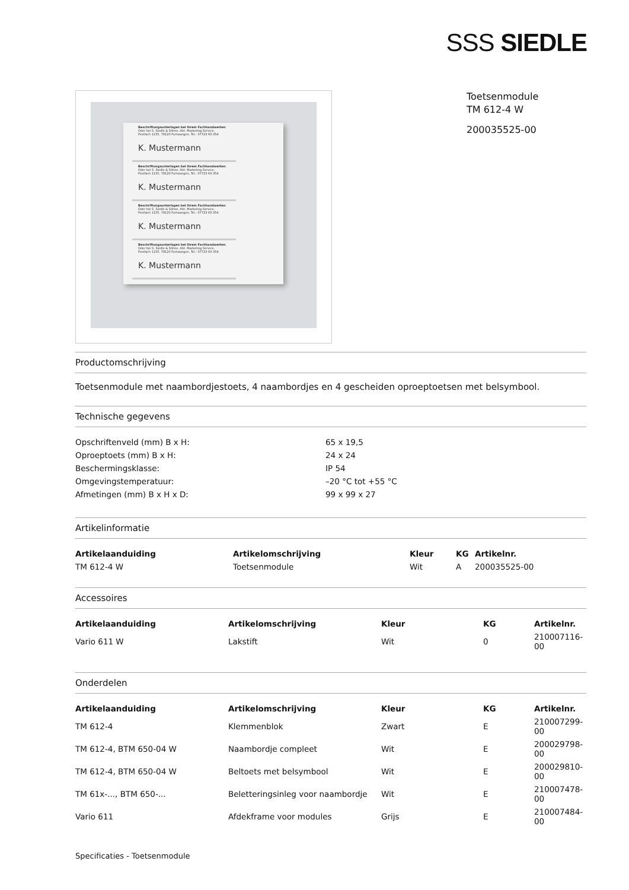SSS SIEDLE
Beschriftungsunterlagen bei Ihrem Fachhandwerker.
Oder bei S. Siedle & Söhne, Abt. Marketing-Service,
Postfach 1155, 78120 Furtwangen, Tel.: 07723 63-354
K. Mustermann
Beschriftungsunterlagen bei Ihrem Fachhandwerker.
Oder bei S. Siedle & Söhne, Abt. Marketing-Service,
Postfach 1155, 78120 Furtwangen, Tel.: 07723 63-354
K. Mustermann
Beschriftungsunterlagen bei Ihrem Fachhandwerker.
Oder bei S. Siedle & Söhne, Abt. Marketing-Service,
Postfach 1155, 78120 Furtwangen, Tel.: 07723 63-354
K. Mustermann
Beschriftungsunterlagen bei Ihrem Fachhandwerker.
Oder bei S. Siedle & Söhne, Abt. Marketing-Service,
Postfach 1155, 78120 Furtwangen, Tel.: 07723 63-354
K. Mustermann
Toetsenmodule
TM 612-4 W
200035525-00
Productomschrijving
Toetsenmodule met naambordjestoets, 4 naambordjes en 4 gescheiden oproeptoetsen met belsymbool.
Technische gegevens
| Opschriftenveld (mm) B x H: | 65 x 19,5 |
| Oproeptoets (mm) B x H: | 24 x 24 |
| Beschermingsklasse: | IP 54 |
| Omgevingstemperatuur: | –20 °C tot +55 °C |
| Afmetingen (mm) B x H x D: | 99 x 99 x 27 |
Artikelinformatie
| Artikelaanduiding | Artikelomschrijving | Kleur | KG | Artikelnr. |
| --- | --- | --- | --- | --- |
| TM 612-4 W | Toetsenmodule | Wit | A | 200035525-00 |
Accessoires
| Artikelaanduiding | Artikelomschrijving | Kleur | KG | Artikelnr. |
| --- | --- | --- | --- | --- |
| Vario 611 W | Lakstift | Wit | 0 | 210007116-00 |
Onderdelen
| Artikelaanduiding | Artikelomschrijving | Kleur | KG | Artikelnr. |
| --- | --- | --- | --- | --- |
| TM 612-4 | Klemmenblok | Zwart | E | 210007299-00 |
| TM 612-4, BTM 650-04 W | Naambordje compleet | Wit | E | 200029798-00 |
| TM 612-4, BTM 650-04 W | Beltoets met belsymbool | Wit | E | 200029810-00 |
| TM 61x-..., BTM 650-... | Beletteringsinleg voor naambordje | Wit | E | 210007478-00 |
| Vario 611 | Afdekframe voor modules | Grijs | E | 210007484-00 |
Specificaties - Toetsenmodule